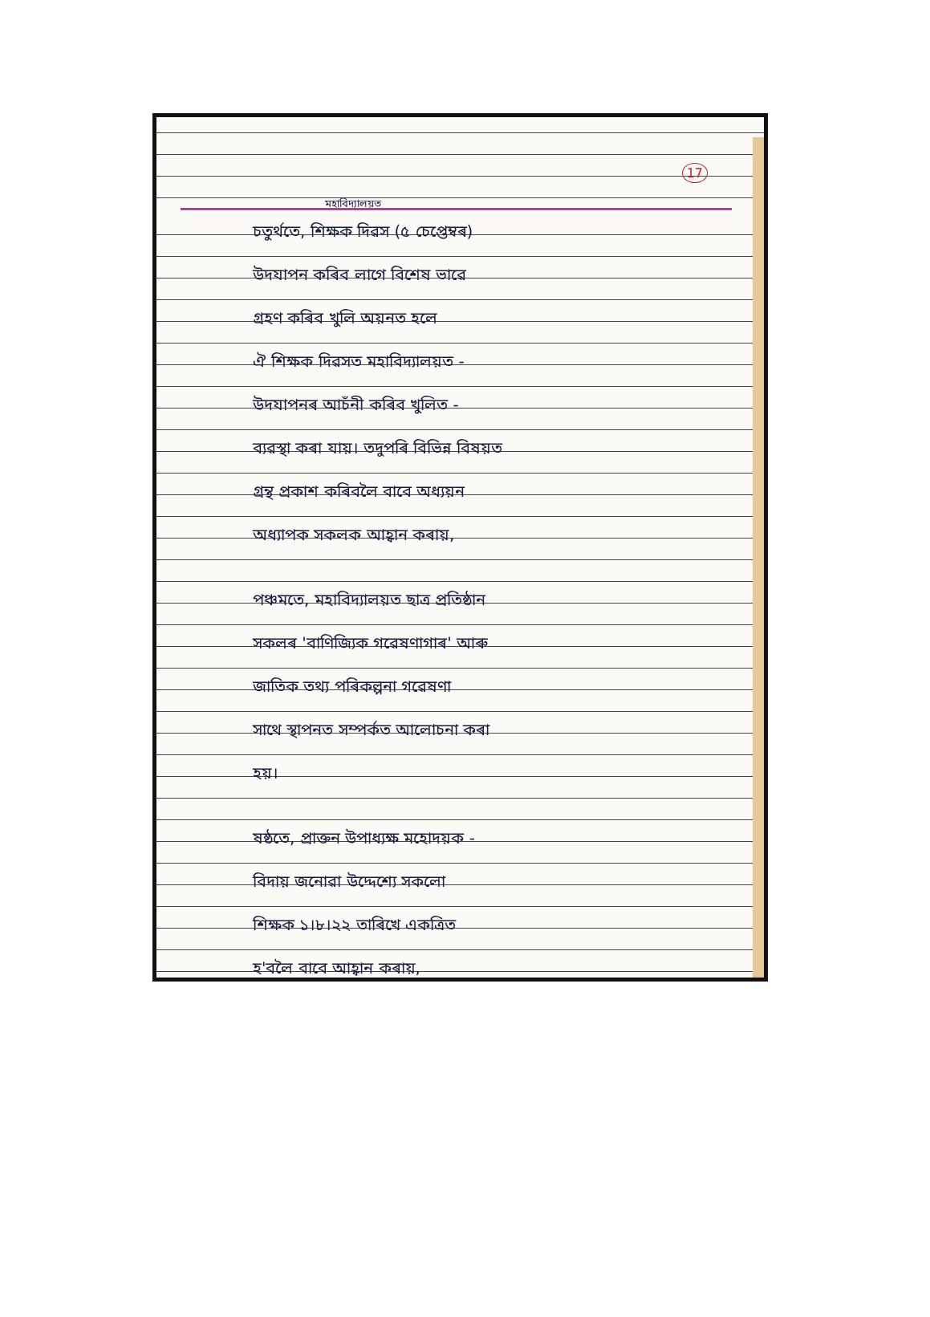17
মহাবিদ্যালয়ত
চতুৰ্থতে, শিক্ষক দিৱস (৫ চেপ্তেম্বৰ)
উদযাপন কৰিব লাগে বিশেষ ভাৱে
গ্ৰহণ কৰিব খুলি অয়নত হলে
ঐ শিক্ষক দিৱসত মহাবিদ্যালয়ত -
উদযাপনৰ আচঁনী কৰিব খুলিত -
ব্যৱস্থা কৰা যায়। তদুপৰি বিভিন্ন বিষয়ত
গ্ৰন্থ প্ৰকাশ কৰিবলৈ বাবে অধ্যয়ন
অধ্যাপক সকলক আহ্বান কৰায়,
পঞ্চমতে, মহাবিদ্যালয়ত ছাত্ৰ প্ৰতিষ্ঠান
সকলৰ 'বাণিজ্যিক গৱেষণাগাৰ' আৰু
জাতিক তথ্য পৰিকল্পনা গৱেষণা
সাথে স্থাপনত সম্পৰ্কত আলোচনা কৰা
হয়।
ষষ্ঠতে, প্ৰাক্তন উপাধ্যক্ষ মহোদয়ক -
বিদায় জনোৱা উদ্দেশ্যে সকলো
শিক্ষক ১।৮।২২ তাৰিখে একত্ৰিত
হ'বলৈ বাবে আহ্বান কৰায়,